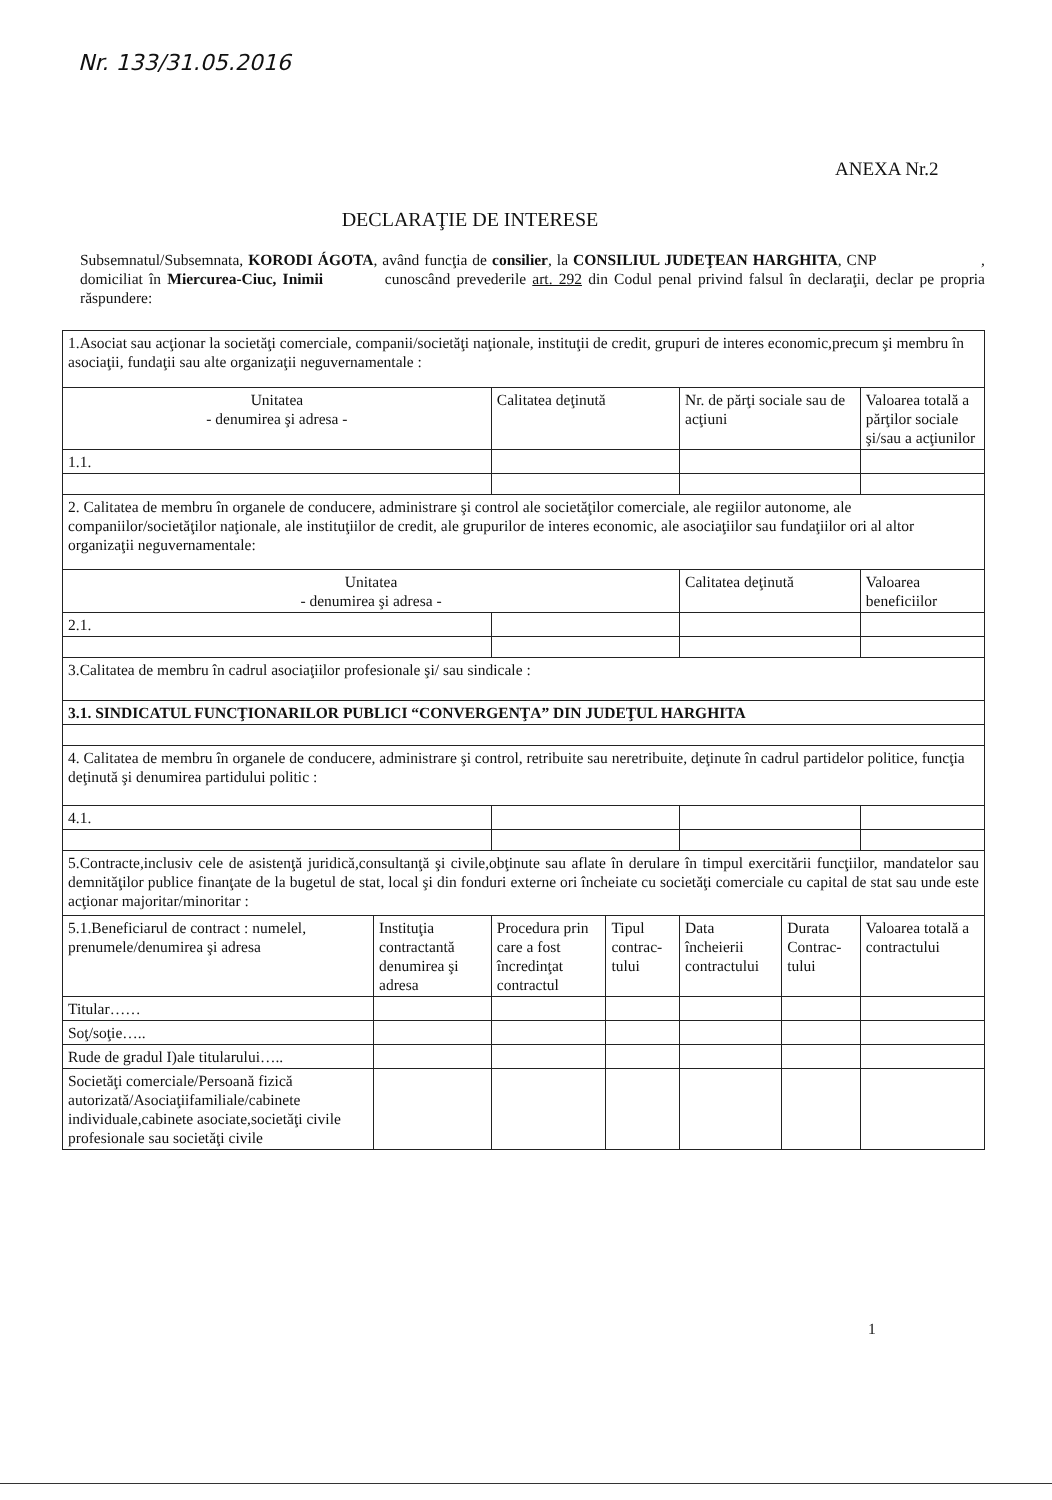Nr. 133/31.05.2016
ANEXA Nr.2
DECLARAŢIE DE INTERESE
Subsemnatul/Subsemnata, KORODI ÁGOTA, având funcţia de consilier, la CONSILIUL JUDEŢEAN HARGHITA, CNP , domiciliat în Miercurea-Ciuc, Inimii cunoscând prevederile art. 292 din Codul penal privind falsul în declaraţii, declar pe propria răspundere:
| 1.Asociat sau acţionar la societăţi comerciale, companii/societăţi naţionale, instituţii de credit, grupuri de interes economic,precum şi membru în asociaţii, fundaţii sau alte organizaţii neguvernamentale : | | | | | | |
| Unitatea - denumirea şi adresa - | | Calitatea deţinută | | Nr. de părţi sociale sau de acţiuni | | Valoarea totală a părţilor sociale şi/sau a acţiunilor |
| 1.1. | | | | | | |
| 2. Calitatea de membru în organele de conducere, administrare şi control ale societăţilor comerciale, ale regiilor autonome, ale companiilor/societăţilor naţionale, ale instituţiilor de credit, ale grupurilor de interes economic, ale asociaţiilor sau fundaţiilor ori al altor organizaţii neguvernamentale: | | | | | | |
| Unitatea - denumirea şi adresa - | | | | Calitatea deţinută | | Valoarea beneficiilor |
| 2.1. | | | | | | |
| 3.Calitatea de membru în cadrul asociaţiilor profesionale şi/ sau sindicale : | | | | | | |
| 3.1. SINDICATUL FUNCŢIONARILOR PUBLICI “CONVERGENŢA” DIN JUDEŢUL HARGHITA | | | | | | |
| 4. Calitatea de membru în organele de conducere, administrare şi control, retribuite sau neretribuite, deţinute în cadrul partidelor politice, funcţia deţinută şi denumirea partidului politic : | | | | | | |
| 4.1. | | | | | | |
| 5.Contracte,inclusiv cele de asistenţă juridică,consultanţă şi civile,obţinute sau aflate în derulare în timpul exercitării funcţiilor, mandatelor sau demnităţilor publice finanţate de la bugetul de stat, local şi din fonduri externe ori încheiate cu societăţi comerciale cu capital de stat sau unde este acţionar majoritar/minoritar : | | | | | | |
| 5.1.Beneficiarul de contract : numelel, prenumele/denumirea şi adresa | Instituţia contractantă denumirea şi adresa | Procedura prin care a fost încredinţat contractul | Tipul contrac-tului | Data încheierii contractului | Durata Contrac-tului | Valoarea totală a contractului |
| Titular…… | | | | | | |
| Soţ/soţie….. | | | | | | |
| Rude de gradul I)ale titularului….. | | | | | | |
| Societăţi comerciale/Persoană fizică autorizată/Asociaţiifamiliale/cabinete individuale,cabinete asociate,societăţi civile profesionale sau societăţi civile | | | | | | |
1